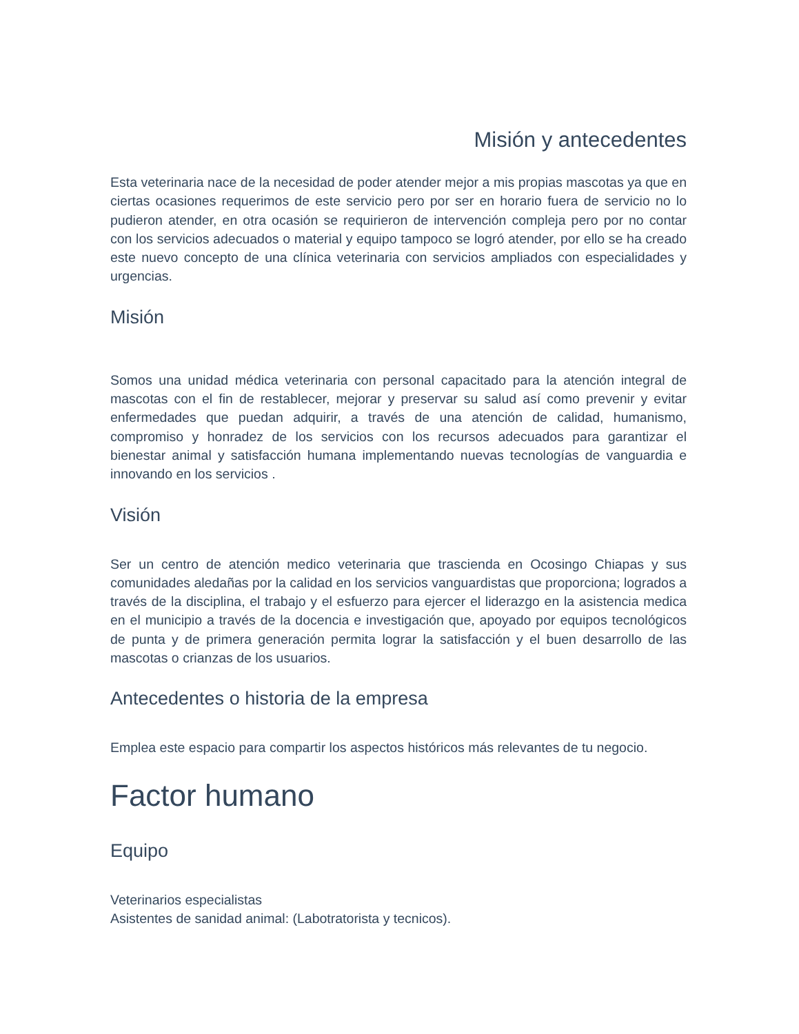Misión y antecedentes
Esta veterinaria nace de la necesidad de poder atender mejor a mis propias mascotas ya que en ciertas ocasiones requerimos de este servicio pero por ser en horario fuera de servicio no lo pudieron atender, en otra ocasión se requirieron de intervención compleja pero por no contar con los servicios adecuados o material y equipo tampoco se logró atender, por ello se ha creado este nuevo concepto de una clínica veterinaria con servicios ampliados con especialidades y urgencias.
Misión
Somos una unidad médica veterinaria con personal capacitado para la atención integral de mascotas con el fin de restablecer, mejorar y preservar su salud así como prevenir y evitar enfermedades que puedan adquirir, a través de una atención de calidad, humanismo, compromiso y honradez de los servicios con los recursos adecuados para garantizar el bienestar animal y satisfacción humana implementando nuevas tecnologías de vanguardia e innovando en los servicios .
Visión
Ser un centro de atención medico veterinaria que trascienda en Ocosingo Chiapas y sus comunidades aledañas por la calidad en los servicios vanguardistas que proporciona; logrados a través de la disciplina, el trabajo y el esfuerzo para ejercer el liderazgo en la asistencia medica en el municipio a través de la docencia e investigación que, apoyado por equipos tecnológicos de punta y de primera generación permita lograr la satisfacción y el buen desarrollo de las mascotas o crianzas de los usuarios.
Antecedentes o historia de la empresa
Emplea este espacio para compartir los aspectos históricos más relevantes de tu negocio.
Factor humano
Equipo
Veterinarios especialistas
Asistentes de sanidad animal: (Labotratorista y tecnicos).